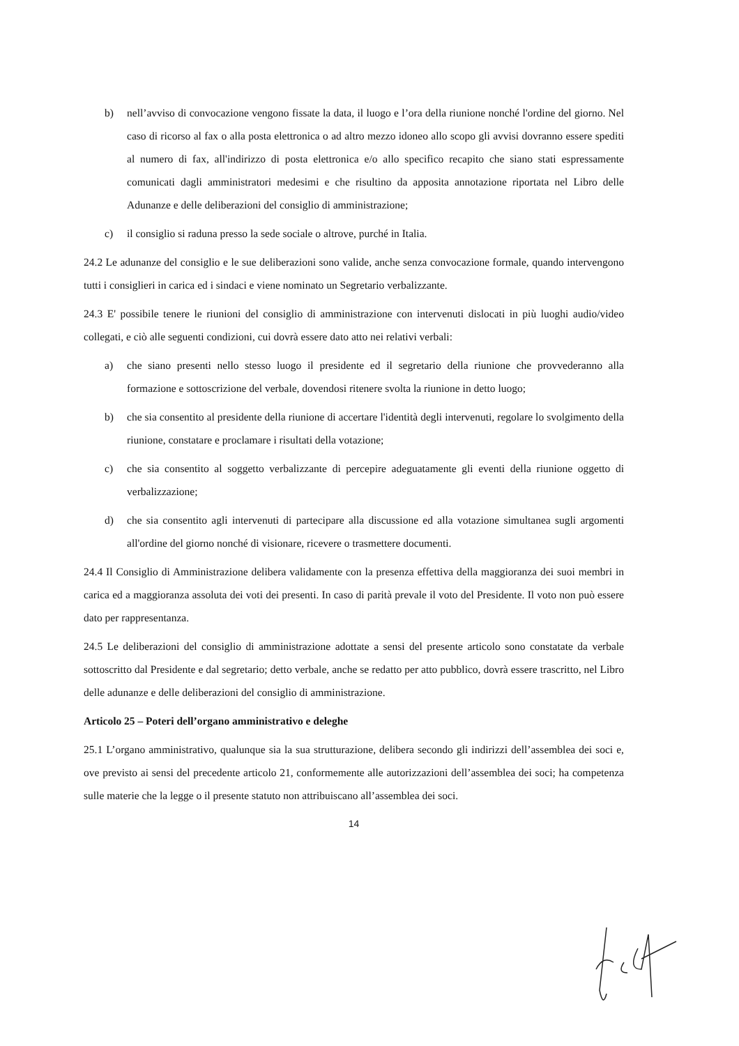b) nell’avviso di convocazione vengono fissate la data, il luogo e l’ora della riunione nonché l'ordine del giorno. Nel caso di ricorso al fax o alla posta elettronica o ad altro mezzo idoneo allo scopo gli avvisi dovranno essere spediti al numero di fax, all'indirizzo di posta elettronica e/o allo specifico recapito che siano stati espressamente comunicati dagli amministratori medesimi e che risultino da apposita annotazione riportata nel Libro delle Adunanze e delle deliberazioni del consiglio di amministrazione;
c) il consiglio si raduna presso la sede sociale o altrove, purché in Italia.
24.2 Le adunanze del consiglio e le sue deliberazioni sono valide, anche senza convocazione formale, quando intervengono tutti i consiglieri in carica ed i sindaci e viene nominato un Segretario verbalizzante.
24.3 E' possibile tenere le riunioni del consiglio di amministrazione con intervenuti dislocati in più luoghi audio/video collegati, e ciò alle seguenti condizioni, cui dovrà essere dato atto nei relativi verbali:
a) che siano presenti nello stesso luogo il presidente ed il segretario della riunione che provvederanno alla formazione e sottoscrizione del verbale, dovendosi ritenere svolta la riunione in detto luogo;
b) che sia consentito al presidente della riunione di accertare l'identità degli intervenuti, regolare lo svolgimento della riunione, constatare e proclamare i risultati della votazione;
c) che sia consentito al soggetto verbalizzante di percepire adeguatamente gli eventi della riunione oggetto di verbalizzazione;
d) che sia consentito agli intervenuti di partecipare alla discussione ed alla votazione simultanea sugli argomenti all'ordine del giorno nonché di visionare, ricevere o trasmettere documenti.
24.4 Il Consiglio di Amministrazione delibera validamente con la presenza effettiva della maggioranza dei suoi membri in carica ed a maggioranza assoluta dei voti dei presenti. In caso di parità prevale il voto del Presidente. Il voto non può essere dato per rappresentanza.
24.5 Le deliberazioni del consiglio di amministrazione adottate a sensi del presente articolo sono constatate da verbale sottoscritto dal Presidente e dal segretario; detto verbale, anche se redatto per atto pubblico, dovrà essere trascritto, nel Libro delle adunanze e delle deliberazioni del consiglio di amministrazione.
Articolo 25 – Poteri dell’organo amministrativo e deleghe
25.1 L’organo amministrativo, qualunque sia la sua strutturazione, delibera secondo gli indirizzi dell’assemblea dei soci e, ove previsto ai sensi del precedente articolo 21, conformemente alle autorizzazioni dell’assemblea dei soci; ha competenza sulle materie che la legge o il presente statuto non attribuiscano all’assemblea dei soci.
14